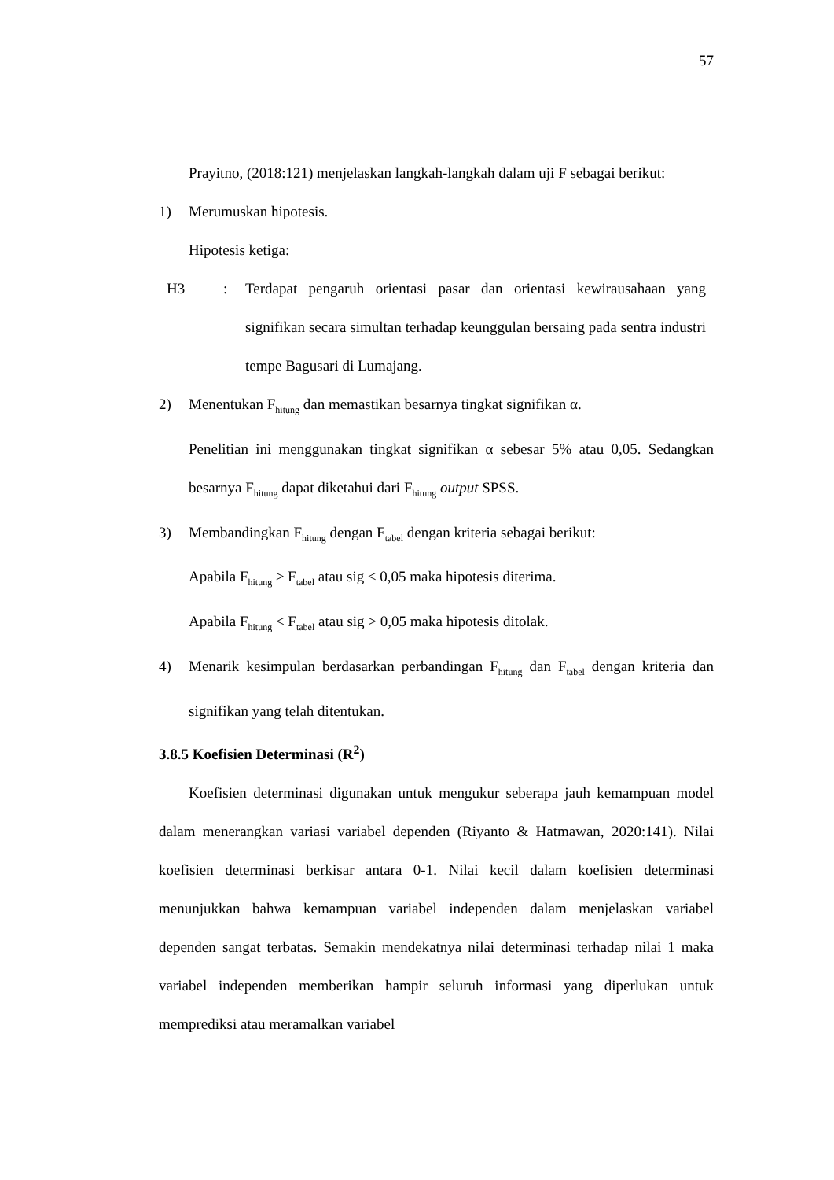57
Prayitno, (2018:121) menjelaskan langkah-langkah dalam uji F sebagai berikut:
1) Merumuskan hipotesis.
Hipotesis ketiga:
H3: Terdapat pengaruh orientasi pasar dan orientasi kewirausahaan yang signifikan secara simultan terhadap keunggulan bersaing pada sentra industri tempe Bagusari di Lumajang.
2) Menentukan F<sub>hitung</sub> dan memastikan besarnya tingkat signifikan α.
Penelitian ini menggunakan tingkat signifikan α sebesar 5% atau 0,05. Sedangkan besarnya F<sub>hitung</sub> dapat diketahui dari F<sub>hitung</sub> output SPSS.
3) Membandingkan F<sub>hitung</sub> dengan F<sub>tabel</sub> dengan kriteria sebagai berikut:
Apabila F<sub>hitung</sub> ≥ F<sub>tabel</sub> atau sig ≤ 0,05 maka hipotesis diterima.
Apabila F<sub>hitung</sub> < F<sub>tabel</sub> atau sig > 0,05 maka hipotesis ditolak.
4) Menarik kesimpulan berdasarkan perbandingan F<sub>hitung</sub> dan F<sub>tabel</sub> dengan kriteria dan signifikan yang telah ditentukan.
3.8.5 Koefisien Determinasi (R<sup>2</sup>)
Koefisien determinasi digunakan untuk mengukur seberapa jauh kemampuan model dalam menerangkan variasi variabel dependen (Riyanto & Hatmawan, 2020:141). Nilai koefisien determinasi berkisar antara 0-1. Nilai kecil dalam koefisien determinasi menunjukkan bahwa kemampuan variabel independen dalam menjelaskan variabel dependen sangat terbatas. Semakin mendekatnya nilai determinasi terhadap nilai 1 maka variabel independen memberikan hampir seluruh informasi yang diperlukan untuk memprediksi atau meramalkan variabel